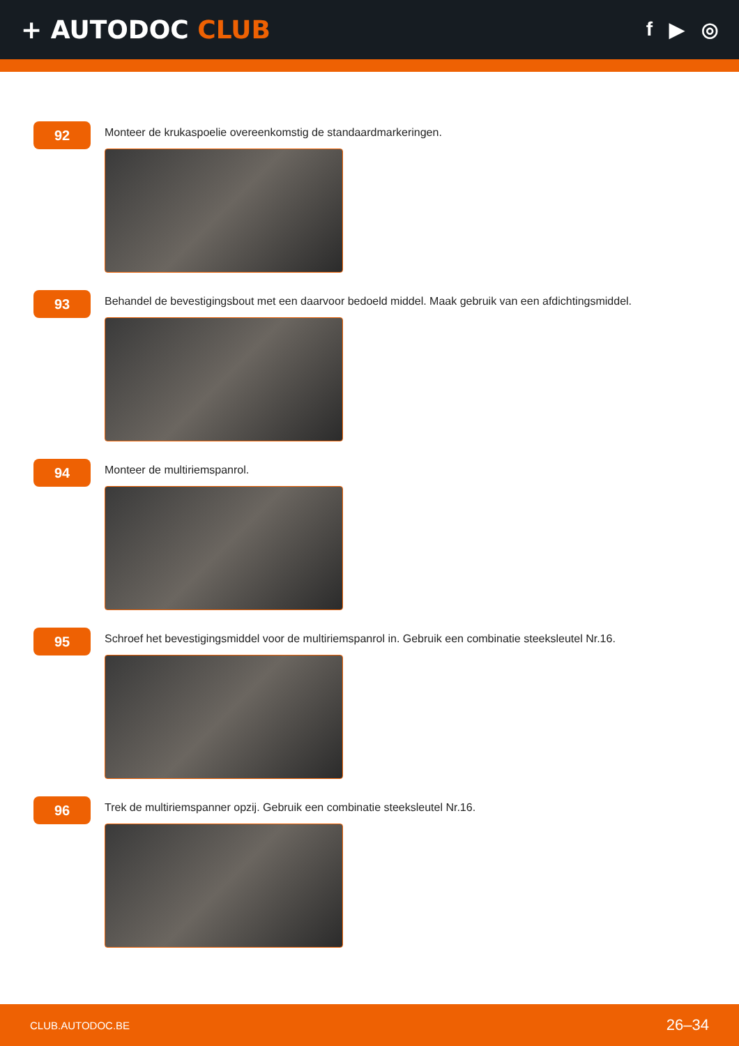+ AUTODOC CLUB
f ▶ ◎
92
Monteer de krukaspoelie overeenkomstig de standaardmarkeringen.
93
Behandel de bevestigingsbout met een daarvoor bedoeld middel. Maak gebruik van een afdichtingsmiddel.
94
Monteer de multiriemspanrol.
95
Schroef het bevestigingsmiddel voor de multiriemspanrol in. Gebruik een combinatie steeksleutel Nr.16.
96
Trek de multiriemspanner opzij. Gebruik een combinatie steeksleutel Nr.16.
CLUB.AUTODOC.BE 26–34